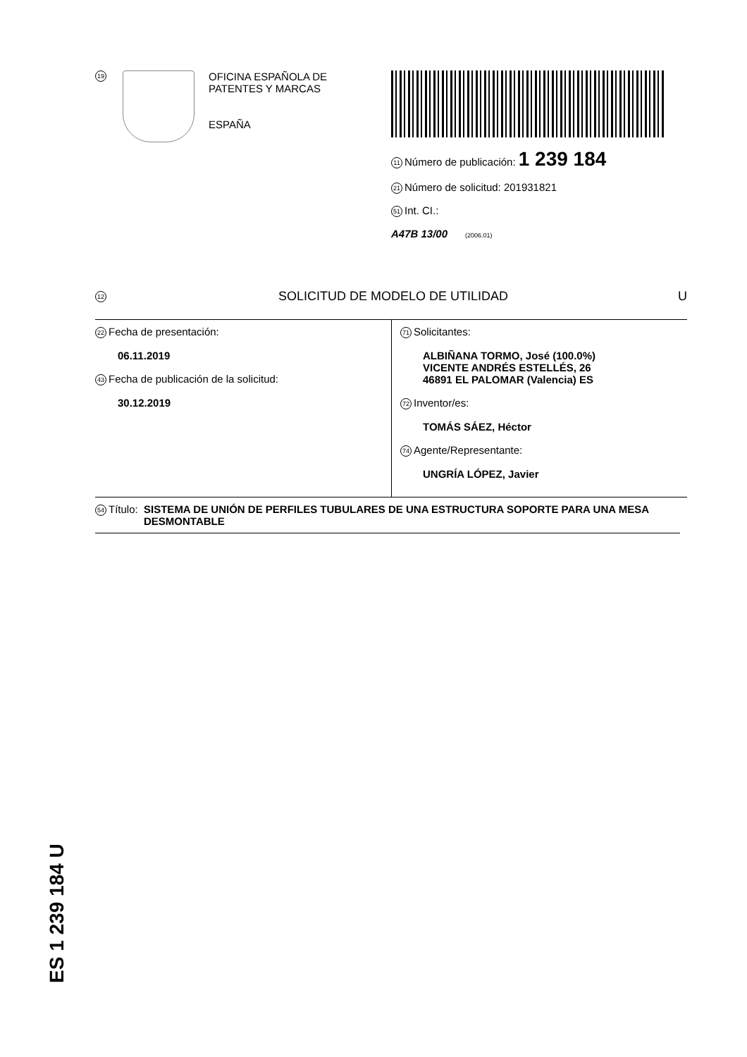19
OFICINA ESPAÑOLA DE
PATENTES Y MARCAS
ESPAÑA
11 Número de publicación: 1 239 184
21 Número de solicitud: 201931821
51 Int. CI.:
A47B 13/00 (2006.01)
12 SOLICITUD DE MODELO DE UTILIDAD U
22 Fecha de presentación:
06.11.2019
43 Fecha de publicación de la solicitud:
30.12.2019
71 Solicitantes:
ALBIÑANA TORMO, José (100.0%)
VICENTE ANDRÉS ESTELLÉS, 26
46891 EL PALOMAR (Valencia) ES
72 Inventor/es:
TOMÁS SÁEZ, Héctor
74 Agente/Representante:
UNGRÍA LÓPEZ, Javier
54 Título: SISTEMA DE UNIÓN DE PERFILES TUBULARES DE UNA ESTRUCTURA SOPORTE PARA UNA MESA DESMONTABLE
ES 1 239 184 U